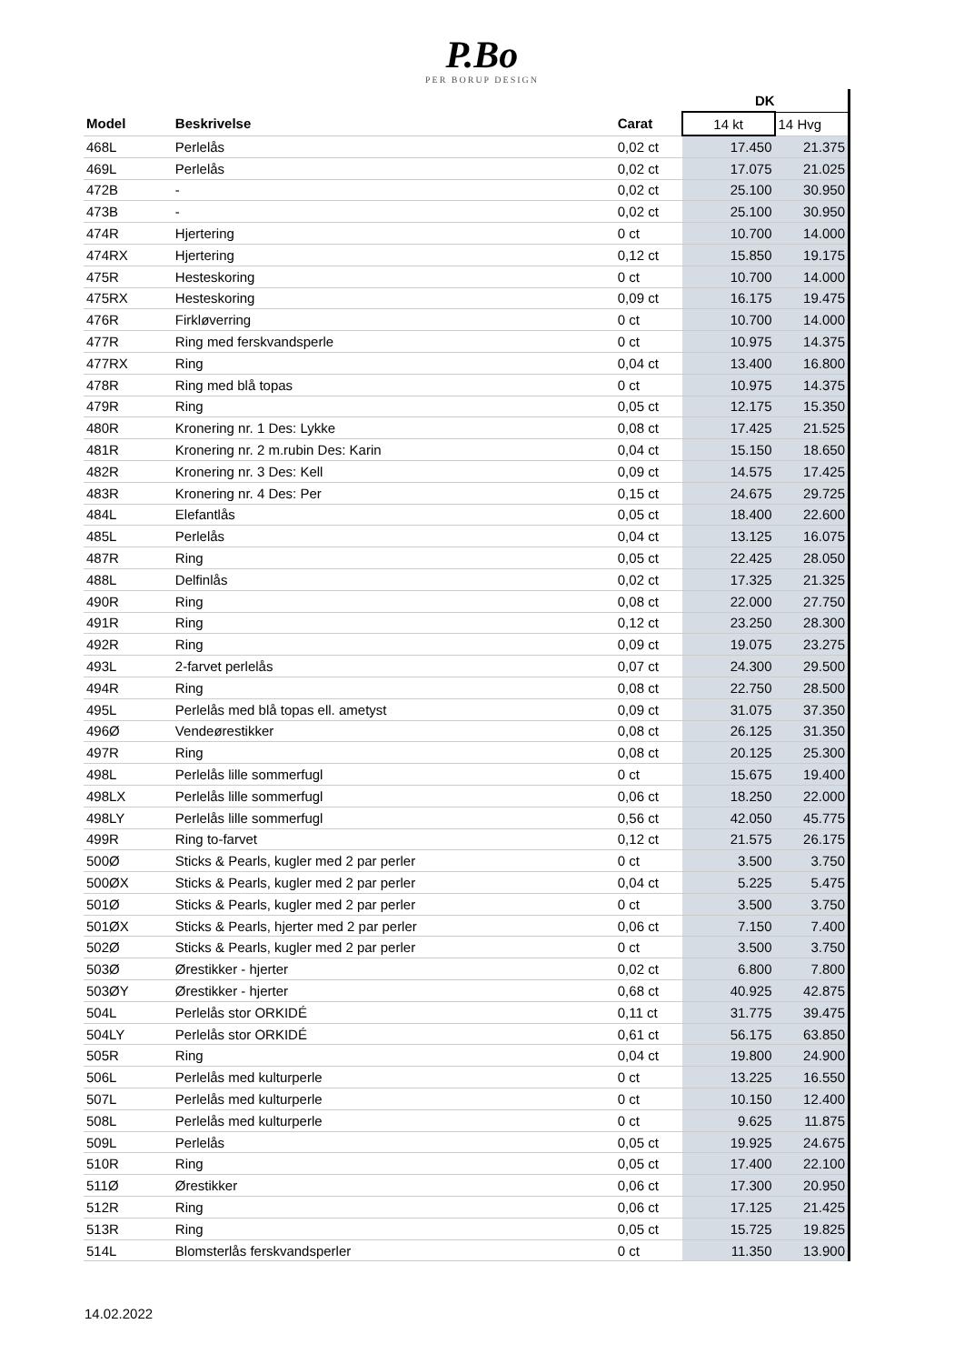P.Bo
PER BORUP DESIGN
| | | | DK | |
| --- | --- | --- | --- | --- |
| Model | Beskrivelse | Carat | 14 kt | 14 Hvg |
| 468L | Perlelås | 0,02 ct | 17.450 | 21.375 |
| 469L | Perlelås | 0,02 ct | 17.075 | 21.025 |
| 472B | - | 0,02 ct | 25.100 | 30.950 |
| 473B | - | 0,02 ct | 25.100 | 30.950 |
| 474R | Hjertering | 0 ct | 10.700 | 14.000 |
| 474RX | Hjertering | 0,12 ct | 15.850 | 19.175 |
| 475R | Hesteskoring | 0 ct | 10.700 | 14.000 |
| 475RX | Hesteskoring | 0,09 ct | 16.175 | 19.475 |
| 476R | Firkløverring | 0 ct | 10.700 | 14.000 |
| 477R | Ring med ferskvandsperle | 0 ct | 10.975 | 14.375 |
| 477RX | Ring | 0,04 ct | 13.400 | 16.800 |
| 478R | Ring med blå topas | 0 ct | 10.975 | 14.375 |
| 479R | Ring | 0,05 ct | 12.175 | 15.350 |
| 480R | Kronering nr. 1 Des: Lykke | 0,08 ct | 17.425 | 21.525 |
| 481R | Kronering nr. 2 m.rubin Des: Karin | 0,04 ct | 15.150 | 18.650 |
| 482R | Kronering nr. 3 Des: Kell | 0,09 ct | 14.575 | 17.425 |
| 483R | Kronering nr. 4 Des: Per | 0,15 ct | 24.675 | 29.725 |
| 484L | Elefantlås | 0,05 ct | 18.400 | 22.600 |
| 485L | Perlelås | 0,04 ct | 13.125 | 16.075 |
| 487R | Ring | 0,05 ct | 22.425 | 28.050 |
| 488L | Delfinlås | 0,02 ct | 17.325 | 21.325 |
| 490R | Ring | 0,08 ct | 22.000 | 27.750 |
| 491R | Ring | 0,12 ct | 23.250 | 28.300 |
| 492R | Ring | 0,09 ct | 19.075 | 23.275 |
| 493L | 2-farvet perlelås | 0,07 ct | 24.300 | 29.500 |
| 494R | Ring | 0,08 ct | 22.750 | 28.500 |
| 495L | Perlelås med blå topas ell. ametyst | 0,09 ct | 31.075 | 37.350 |
| 496Ø | Vendeørestikker | 0,08 ct | 26.125 | 31.350 |
| 497R | Ring | 0,08 ct | 20.125 | 25.300 |
| 498L | Perlelås lille sommerfugl | 0 ct | 15.675 | 19.400 |
| 498LX | Perlelås lille sommerfugl | 0,06 ct | 18.250 | 22.000 |
| 498LY | Perlelås lille sommerfugl | 0,56 ct | 42.050 | 45.775 |
| 499R | Ring to-farvet | 0,12 ct | 21.575 | 26.175 |
| 500Ø | Sticks & Pearls, kugler med 2 par perler | 0 ct | 3.500 | 3.750 |
| 500ØX | Sticks & Pearls, kugler med 2 par perler | 0,04 ct | 5.225 | 5.475 |
| 501Ø | Sticks & Pearls, kugler med 2 par perler | 0 ct | 3.500 | 3.750 |
| 501ØX | Sticks & Pearls, hjerter med 2 par perler | 0,06 ct | 7.150 | 7.400 |
| 502Ø | Sticks & Pearls, kugler med 2 par perler | 0 ct | 3.500 | 3.750 |
| 503Ø | Ørestikker - hjerter | 0,02 ct | 6.800 | 7.800 |
| 503ØY | Ørestikker - hjerter | 0,68 ct | 40.925 | 42.875 |
| 504L | Perlelås stor ORKIDÉ | 0,11 ct | 31.775 | 39.475 |
| 504LY | Perlelås stor ORKIDÉ | 0,61 ct | 56.175 | 63.850 |
| 505R | Ring | 0,04 ct | 19.800 | 24.900 |
| 506L | Perlelås med kulturperle | 0 ct | 13.225 | 16.550 |
| 507L | Perlelås med kulturperle | 0 ct | 10.150 | 12.400 |
| 508L | Perlelås med kulturperle | 0 ct | 9.625 | 11.875 |
| 509L | Perlelås | 0,05 ct | 19.925 | 24.675 |
| 510R | Ring | 0,05 ct | 17.400 | 22.100 |
| 511Ø | Ørestikker | 0,06 ct | 17.300 | 20.950 |
| 512R | Ring | 0,06 ct | 17.125 | 21.425 |
| 513R | Ring | 0,05 ct | 15.725 | 19.825 |
| 514L | Blomsterlås ferskvandsperler | 0 ct | 11.350 | 13.900 |
14.02.2022